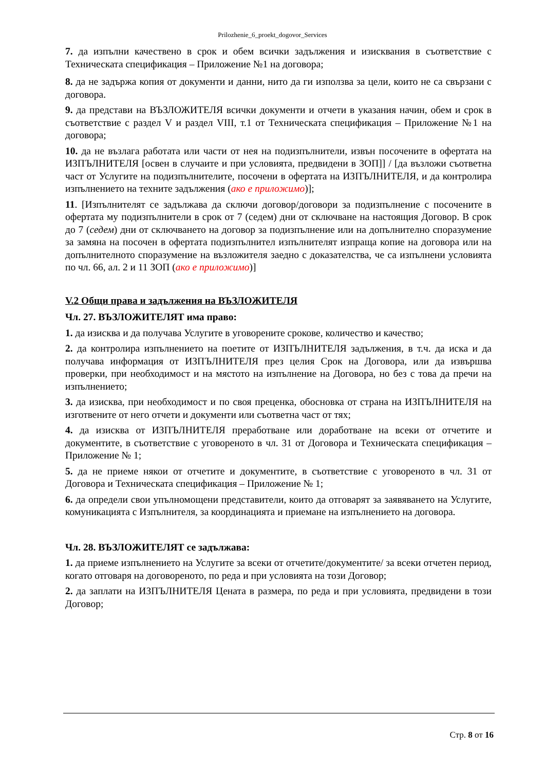Prilozhenie_6_proekt_dogovor_Services
7. да изпълни качествено в срок и обем всички задължения и изисквания в съответствие с Техническата спецификация – Приложение №1 на договора;
8. да не задържа копия от документи и данни, нито да ги използва за цели, които не са свързани с договора.
9. да представи на ВЪЗЛОЖИТЕЛЯ всички документи и отчети в указания начин, обем и срок в съответствие с раздел V и раздел VIII, т.1 от Техническата спецификация – Приложение №1 на договора;
10. да не възлага работата или части от нея на подизпълнители, извън посочените в офертата на ИЗПЪЛНИТЕЛЯ [освен в случаите и при условията, предвидени в ЗОП]] / [да възложи съответна част от Услугите на подизпълнителите, посочени в офертата на ИЗПЪЛНИТЕЛЯ, и да контролира изпълнението на техните задължения (ако е приложимо)];
11. [Изпълнителят се задължава да сключи договор/договори за подизпълнение с посочените в офертата му подизпълнители в срок от 7 (седем) дни от сключване на настоящия Договор. В срок до 7 (седем) дни от сключването на договор за подизпълнение или на допълнително споразумение за замяна на посочен в офертата подизпълнител изпълнителят изпраща копие на договора или на допълнителното споразумение на възложителя заедно с доказателства, че са изпълнени условията по чл. 66, ал. 2 и 11 ЗОП (ако е приложимо)]
V.2 Общи права и задължения на ВЪЗЛОЖИТЕЛЯ
Чл. 27. ВЪЗЛОЖИТЕЛЯТ има право:
1. да изисква и да получава Услугите в уговорените срокове, количество и качество;
2. да контролира изпълнението на поетите от ИЗПЪЛНИТЕЛЯ задължения, в т.ч. да иска и да получава информация от ИЗПЪЛНИТЕЛЯ през целия Срок на Договора, или да извършва проверки, при необходимост и на мястото на изпълнение на Договора, но без с това да пречи на изпълнението;
3. да изисква, при необходимост и по своя преценка, обосновка от страна на ИЗПЪЛНИТЕЛЯ на изготвените от него отчети и документи или съответна част от тях;
4. да изисква от ИЗПЪЛНИТЕЛЯ преработване или доработване на всеки от отчетите и документите, в съответствие с уговореното в чл. 31 от Договора и Техническата спецификация – Приложение № 1;
5. да не приеме някои от отчетите и документите, в съответствие с уговореното в чл. 31 от Договора и Техническата спецификация – Приложение № 1;
6. да определи свои упълномощени представители, които да отговарят за заявяването на Услугите, комуникацията с Изпълнителя, за координацията и приемане на изпълнението на договора.
Чл. 28. ВЪЗЛОЖИТЕЛЯТ се задължава:
1. да приеме изпълнението на Услугите за всеки от отчетите/документите/ за всеки отчетен период, когато отговаря на договореното, по реда и при условията на този Договор;
2. да заплати на ИЗПЪЛНИТЕЛЯ Цената в размера, по реда и при условията, предвидени в този Договор;
Стр. 8 от 16